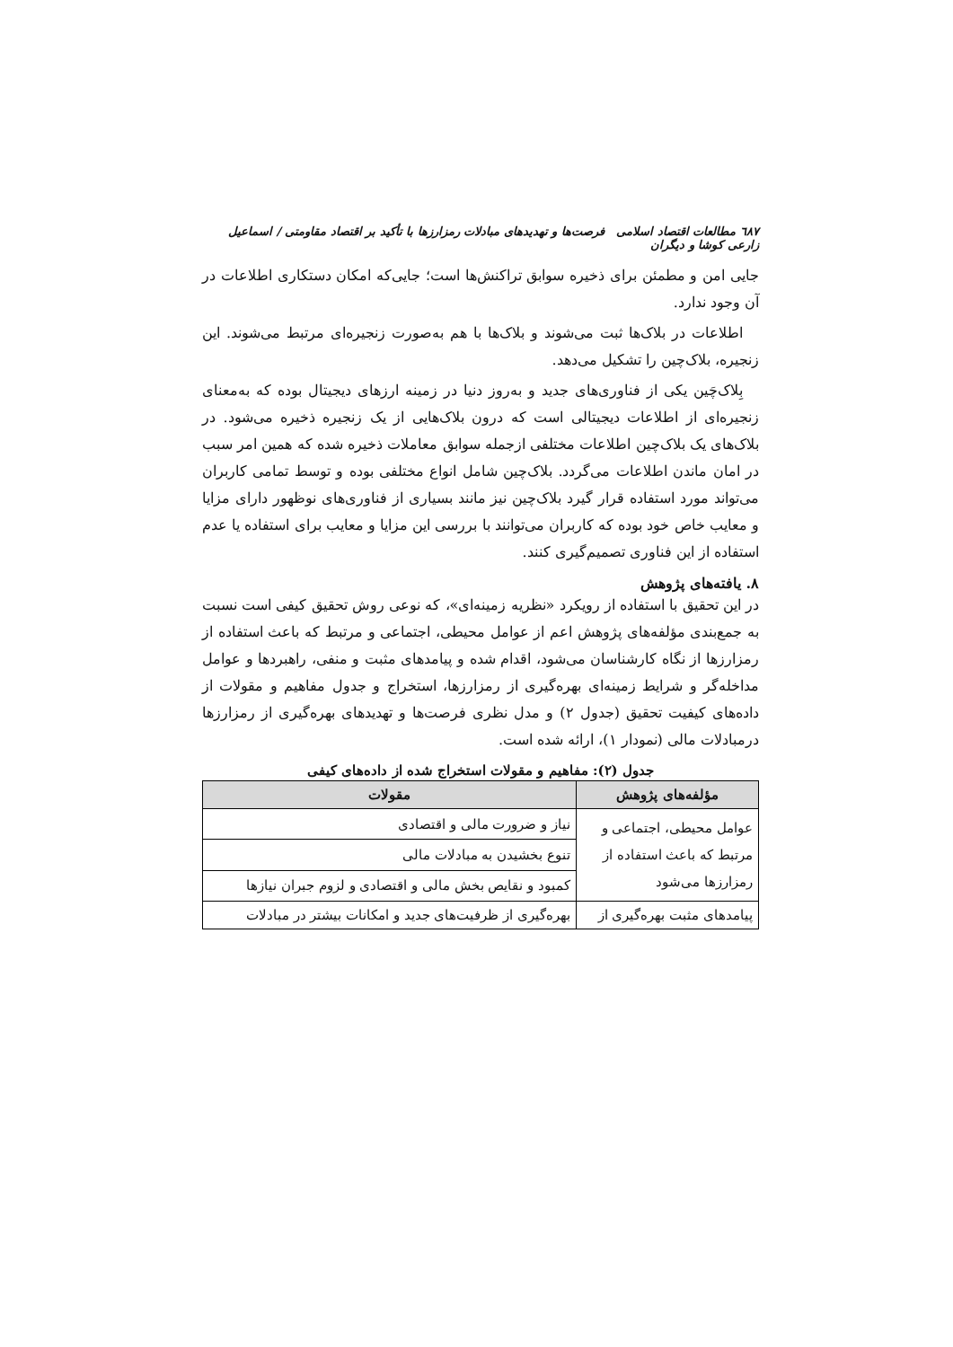٦٨٧ مطالعات اقتصاد اسلامی فرصت‌ها و تهدیدهای مبادلات رمزارزها با تأکید بر اقتصاد مقاومتی / اسماعیل زارعی کوشا و دیگران
جایی امن و مطمئن برای ذخیره سوابق تراکنش‌ها است؛ جایی‌که امکان دستکاری اطلاعات در آن وجود ندارد.
اطلاعات در بلاک‌ها ثبت می‌شوند و بلاک‌ها با هم به‌صورت زنجیره‌ای مرتبط می‌شوند. این زنجیره، بلاک‌چین را تشکیل می‌دهد.
بِلاک‌چَین یکی از فناوری‌های جدید و به‌روز دنیا در زمینه ارزهای دیجیتال بوده که به‌معنای زنجیره‌ای از اطلاعات دیجیتالی است که درون بلاک‌هایی از یک زنجیره ذخیره می‌شود. در بلاک‌های یک بلاک‌چین اطلاعات مختلفی ازجمله سوابق معاملات ذخیره شده که همین امر سبب در امان ماندن اطلاعات می‌گردد. بلاک‌چین شامل انواع مختلفی بوده و توسط تمامی کاربران می‌تواند مورد استفاده قرار گیرد بلاک‌چین نیز مانند بسیاری از فناوری‌های نوظهور دارای مزایا و معایب خاص خود بوده که کاربران می‌توانند با بررسی این مزایا و معایب برای استفاده یا عدم استفاده از این فناوری تصمیم‌گیری کنند.
۸. یافته‌های پژوهش
در این تحقیق با استفاده از رویکرد «نظریه زمینه‌ای»، که نوعی روش تحقیق کیفی است نسبت به جمع‌بندی مؤلفه‌های پژوهش اعم از عوامل محیطی، اجتماعی و مرتبط که باعث استفاده از رمزارزها از نگاه کارشناسان می‌شود، اقدام شده و پیامدهای مثبت و منفی، راهبردها و عوامل مداخله‌گر و شرایط زمینه‌ای بهره‌گیری از رمزارزها، استخراج و جدول مفاهیم و مقولات از داده‌های کیفیت تحقیق (جدول ۲) و مدل نظری فرصت‌ها و تهدیدهای بهره‌گیری از رمزارزها درمبادلات مالی (نمودار ۱)، ارائه شده است.
جدول (۲): مفاهیم و مقولات استخراج شده از داده‌های کیفی
| مؤلفه‌های پژوهش | مقولات |
| --- | --- |
| عوامل محیطی، اجتماعی و مرتبط که باعث استفاده از رمزارزها می‌شود | نیاز و ضرورت مالی و اقتصادی |
| | تنوع بخشیدن به مبادلات مالی |
| | کمبود و نقایص بخش مالی و اقتصادی و لزوم جبران نیازها |
| پیامدهای مثبت بهره‌گیری از | بهره‌گیری از ظرفیت‌های جدید و امکانات بیشتر در مبادلات |